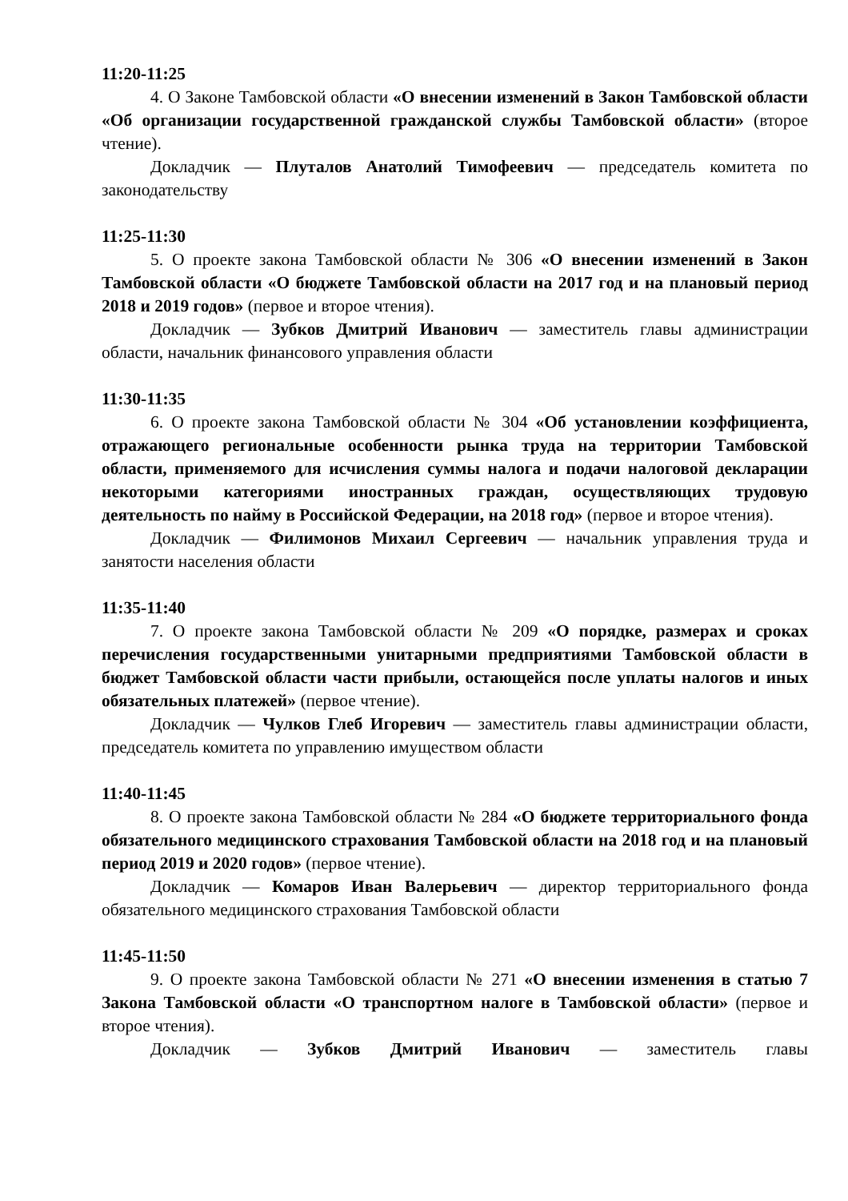11:20-11:25
4. О Законе Тамбовской области «О внесении изменений в Закон Тамбовской области «Об организации государственной гражданской службы Тамбовской области» (второе чтение).
Докладчик — Плуталов Анатолий Тимофеевич — председатель комитета по законодательству
11:25-11:30
5. О проекте закона Тамбовской области № 306 «О внесении изменений в Закон Тамбовской области «О бюджете Тамбовской области на 2017 год и на плановый период 2018 и 2019 годов» (первое и второе чтения).
Докладчик — Зубков Дмитрий Иванович — заместитель главы администрации области, начальник финансового управления области
11:30-11:35
6. О проекте закона Тамбовской области № 304 «Об установлении коэффициента, отражающего региональные особенности рынка труда на территории Тамбовской области, применяемого для исчисления суммы налога и подачи налоговой декларации некоторыми категориями иностранных граждан, осуществляющих трудовую деятельность по найму в Российской Федерации, на 2018 год» (первое и второе чтения).
Докладчик — Филимонов Михаил Сергеевич — начальник управления труда и занятости населения области
11:35-11:40
7. О проекте закона Тамбовской области № 209 «О порядке, размерах и сроках перечисления государственными унитарными предприятиями Тамбовской области в бюджет Тамбовской области части прибыли, остающейся после уплаты налогов и иных обязательных платежей» (первое чтение).
Докладчик — Чулков Глеб Игоревич — заместитель главы администрации области, председатель комитета по управлению имуществом области
11:40-11:45
8. О проекте закона Тамбовской области № 284 «О бюджете территориального фонда обязательного медицинского страхования Тамбовской области на 2018 год и на плановый период 2019 и 2020 годов» (первое чтение).
Докладчик — Комаров Иван Валерьевич — директор территориального фонда обязательного медицинского страхования Тамбовской области
11:45-11:50
9. О проекте закона Тамбовской области № 271 «О внесении изменения в статью 7 Закона Тамбовской области «О транспортном налоге в Тамбовской области» (первое и второе чтения).
Докладчик — Зубков Дмитрий Иванович — заместитель главы